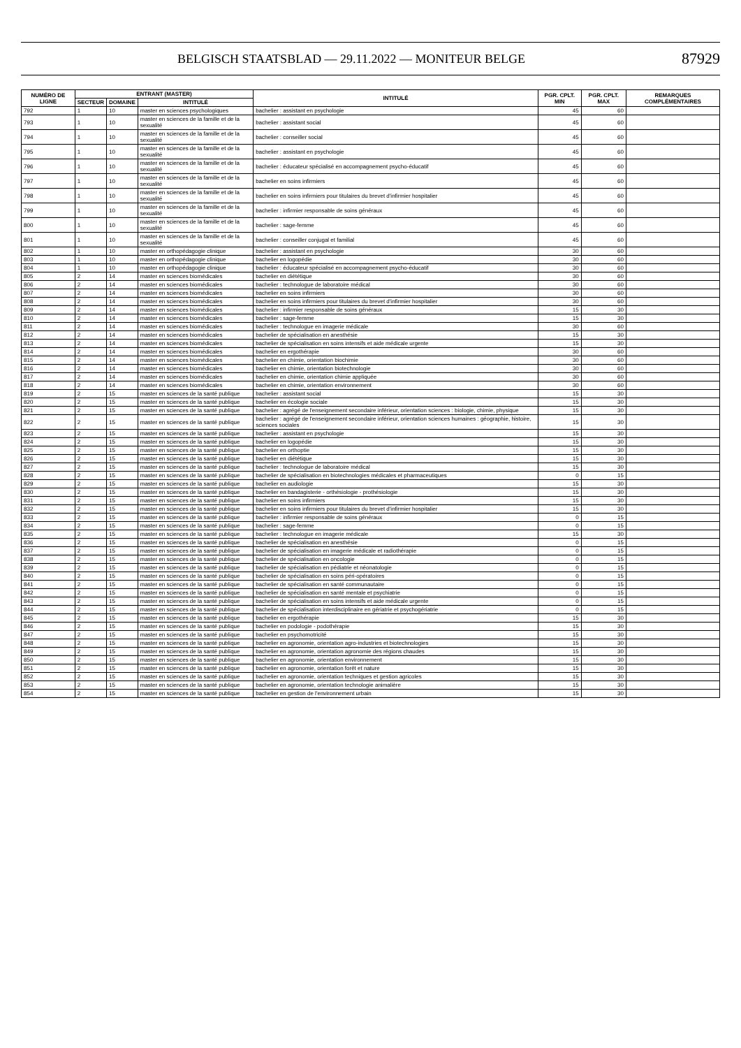BELGISCH STAATSBLAD — 29.11.2022 — MONITEUR BELGE
87929
| NUMÉRO DE LIGNE | ENTRANT (MASTER) | | | INTITULÉ | PGR. CPLT. MIN | PGR. CPLT. MAX | REMARQUES COMPLÉMENTAIRES |
| --- | --- | --- | --- | --- | --- | --- | --- |
| | SECTEUR | DOMAINE | INTITULÉ | | | | |
| 792 | 1 | 10 | master en sciences psychologiques | bachelier : assistant en psychologie | 45 | 60 | |
| 793 | 1 | 10 | master en sciences de la famille et de la sexualité | bachelier : assistant social | 45 | 60 | |
| 794 | 1 | 10 | master en sciences de la famille et de la sexualité | bachelier : conseiller social | 45 | 60 | |
| 795 | 1 | 10 | master en sciences de la famille et de la sexualité | bachelier : assistant en psychologie | 45 | 60 | |
| 796 | 1 | 10 | master en sciences de la famille et de la sexualité | bachelier : éducateur spécialisé en accompagnement psycho-éducatif | 45 | 60 | |
| 797 | 1 | 10 | master en sciences de la famille et de la sexualité | bachelier en soins infirmiers | 45 | 60 | |
| 798 | 1 | 10 | master en sciences de la famille et de la sexualité | bachelier en soins infirmiers pour titulaires du brevet d'infirmier hospitalier | 45 | 60 | |
| 799 | 1 | 10 | master en sciences de la famille et de la sexualité | bachelier : infirmier responsable de soins généraux | 45 | 60 | |
| 800 | 1 | 10 | master en sciences de la famille et de la sexualité | bachelier : sage-femme | 45 | 60 | |
| 801 | 1 | 10 | master en sciences de la famille et de la sexualité | bachelier : conseiller conjugal et familial | 45 | 60 | |
| 802 | 1 | 10 | master en orthopédagogie clinique | bachelier : assistant en psychologie | 30 | 60 | |
| 803 | 1 | 10 | master en orthopédagogie clinique | bachelier en logopédie | 30 | 60 | |
| 804 | 1 | 10 | master en orthopédagogie clinique | bachelier : éducateur spécialisé en accompagnement psycho-éducatif | 30 | 60 | |
| 805 | 2 | 14 | master en sciences biomédicales | bachelier en diététique | 30 | 60 | |
| 806 | 2 | 14 | master en sciences biomédicales | bachelier : technologue de laboratoire médical | 30 | 60 | |
| 807 | 2 | 14 | master en sciences biomédicales | bachelier en soins infirmiers | 30 | 60 | |
| 808 | 2 | 14 | master en sciences biomédicales | bachelier en soins infirmiers pour titulaires du brevet d'infirmier hospitalier | 30 | 60 | |
| 809 | 2 | 14 | master en sciences biomédicales | bachelier : infirmier responsable de soins généraux | 15 | 30 | |
| 810 | 2 | 14 | master en sciences biomédicales | bachelier : sage-femme | 15 | 30 | |
| 811 | 2 | 14 | master en sciences biomédicales | bachelier : technologue en imagerie médicale | 30 | 60 | |
| 812 | 2 | 14 | master en sciences biomédicales | bachelier de spécialisation en anesthésie | 15 | 30 | |
| 813 | 2 | 14 | master en sciences biomédicales | bachelier de spécialisation en soins intensifs et aide médicale urgente | 15 | 30 | |
| 814 | 2 | 14 | master en sciences biomédicales | bachelier en ergothérapie | 30 | 60 | |
| 815 | 2 | 14 | master en sciences biomédicales | bachelier en chimie, orientation biochimie | 30 | 60 | |
| 816 | 2 | 14 | master en sciences biomédicales | bachelier en chimie, orientation biotechnologie | 30 | 60 | |
| 817 | 2 | 14 | master en sciences biomédicales | bachelier en chimie, orientation chimie appliquée | 30 | 60 | |
| 818 | 2 | 14 | master en sciences biomédicales | bachelier en chimie, orientation environnement | 30 | 60 | |
| 819 | 2 | 15 | master en sciences de la santé publique | bachelier : assistant social | 15 | 30 | |
| 820 | 2 | 15 | master en sciences de la santé publique | bachelier en écologie sociale | 15 | 30 | |
| 821 | 2 | 15 | master en sciences de la santé publique | bachelier : agrégé de l'enseignement secondaire inférieur, orientation sciences : biologie, chimie, physique | 15 | 30 | |
| 822 | 2 | 15 | master en sciences de la santé publique | bachelier : agrégé de l'enseignement secondaire inférieur, orientation sciences humaines : géographie, histoire, sciences sociales | 15 | 30 | |
| 823 | 2 | 15 | master en sciences de la santé publique | bachelier : assistant en psychologie | 15 | 30 | |
| 824 | 2 | 15 | master en sciences de la santé publique | bachelier en logopédie | 15 | 30 | |
| 825 | 2 | 15 | master en sciences de la santé publique | bachelier en orthoptie | 15 | 30 | |
| 826 | 2 | 15 | master en sciences de la santé publique | bachelier en diététique | 15 | 30 | |
| 827 | 2 | 15 | master en sciences de la santé publique | bachelier : technologue de laboratoire médical | 15 | 30 | |
| 828 | 2 | 15 | master en sciences de la santé publique | bachelier de spécialisation en biotechnologies médicales et pharmaceutiques | 0 | 15 | |
| 829 | 2 | 15 | master en sciences de la santé publique | bachelier en audiologie | 15 | 30 | |
| 830 | 2 | 15 | master en sciences de la santé publique | bachelier en bandagisterie - orthésiologie - prothésiologie | 15 | 30 | |
| 831 | 2 | 15 | master en sciences de la santé publique | bachelier en soins infirmiers | 15 | 30 | |
| 832 | 2 | 15 | master en sciences de la santé publique | bachelier en soins infirmiers pour titulaires du brevet d'infirmier hospitalier | 15 | 30 | |
| 833 | 2 | 15 | master en sciences de la santé publique | bachelier : infirmier responsable de soins généraux | 0 | 15 | |
| 834 | 2 | 15 | master en sciences de la santé publique | bachelier : sage-femme | 0 | 15 | |
| 835 | 2 | 15 | master en sciences de la santé publique | bachelier : technologue en imagerie médicale | 15 | 30 | |
| 836 | 2 | 15 | master en sciences de la santé publique | bachelier de spécialisation en anesthésie | 0 | 15 | |
| 837 | 2 | 15 | master en sciences de la santé publique | bachelier de spécialisation en imagerie médicale et radiothérapie | 0 | 15 | |
| 838 | 2 | 15 | master en sciences de la santé publique | bachelier de spécialisation en oncologie | 0 | 15 | |
| 839 | 2 | 15 | master en sciences de la santé publique | bachelier de spécialisation en pédiatrie et néonatologie | 0 | 15 | |
| 840 | 2 | 15 | master en sciences de la santé publique | bachelier de spécialisation en soins péri-opératoires | 0 | 15 | |
| 841 | 2 | 15 | master en sciences de la santé publique | bachelier de spécialisation en santé communautaire | 0 | 15 | |
| 842 | 2 | 15 | master en sciences de la santé publique | bachelier de spécialisation en santé mentale et psychiatrie | 0 | 15 | |
| 843 | 2 | 15 | master en sciences de la santé publique | bachelier de spécialisation en soins intensifs et aide médicale urgente | 0 | 15 | |
| 844 | 2 | 15 | master en sciences de la santé publique | bachelier de spécialisation interdisciplinaire en gériatrie et psychogériatrie | 0 | 15 | |
| 845 | 2 | 15 | master en sciences de la santé publique | bachelier en ergothérapie | 15 | 30 | |
| 846 | 2 | 15 | master en sciences de la santé publique | bachelier en podologie - podothérapie | 15 | 30 | |
| 847 | 2 | 15 | master en sciences de la santé publique | bachelier en psychomotricité | 15 | 30 | |
| 848 | 2 | 15 | master en sciences de la santé publique | bachelier en agronomie, orientation agro-industries et biotechnologies | 15 | 30 | |
| 849 | 2 | 15 | master en sciences de la santé publique | bachelier en agronomie, orientation agronomie des régions chaudes | 15 | 30 | |
| 850 | 2 | 15 | master en sciences de la santé publique | bachelier en agronomie, orientation environnement | 15 | 30 | |
| 851 | 2 | 15 | master en sciences de la santé publique | bachelier en agronomie, orientation forêt et nature | 15 | 30 | |
| 852 | 2 | 15 | master en sciences de la santé publique | bachelier en agronomie, orientation techniques et gestion agricoles | 15 | 30 | |
| 853 | 2 | 15 | master en sciences de la santé publique | bachelier en agronomie, orientation technologie animalière | 15 | 30 | |
| 854 | 2 | 15 | master en sciences de la santé publique | bachelier en gestion de l'environnement urbain | 15 | 30 | |